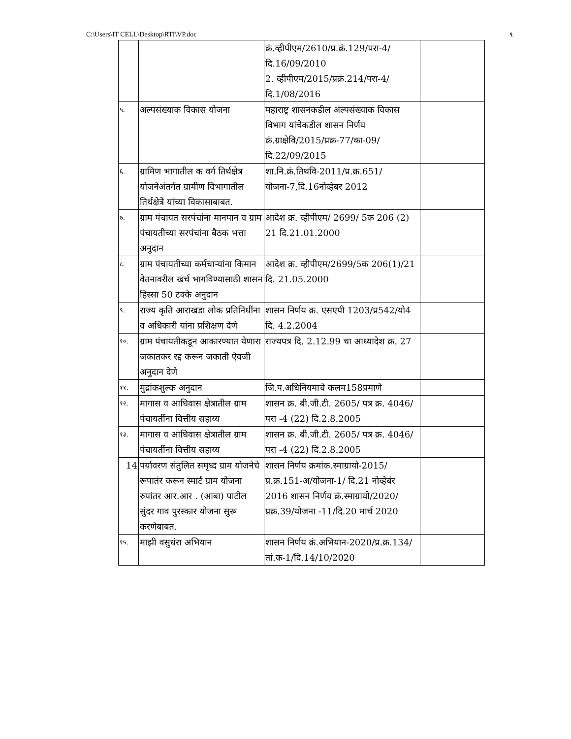C:\Users\IT CELL\Desktop\RTI\VP.doc ९
| | | क्रं.व्हीपीएम/2610/प्र.क्रं.129/परा-4/दि.16/09/2010 2. व्हीपीएम/2015/प्रक्रं.214/परा-4/दि.1/08/2016 | |
| ५. | अल्पसंख्याक विकास योजना | महाराष्ट्र शासनकडील अंल्पसंख्याक विकास विभाग यांचेकडील शासन निर्णय क्रं.ग्राक्षेवि/2015/प्रक्र-77/का-09/ दि.22/09/2015 | |
| ६. | ग्रामिण भागातील क वर्ग तिर्थक्षेत्र योजनेअंतर्गत ग्रामीण विभागातील तिर्थक्षेत्रे यांच्या विकासाबाबत. | शा.नि.क्रं.तिथवि-2011/प्र.क्र.651/योजना-7,दि.16नोव्हेबर 2012 | |
| ७. | ग्राम पंचायत सरपंचांना मानपान व ग्राम पंचायतीच्या सरपंचांना बैठक भत्ता अनुदान | आदेश क्र. व्हीपीएम/ 2699/ 5क 206 (2) 21 दि.21.01.2000 | |
| ८. | ग्राम पंचायतीच्या कर्मचाऱ्यांना किमान वेतनावरील खर्च भागविण्यासाठी शासन हिस्सा 50 टक्के अनुदान | आदेश क्र. व्हीपीएम/2699/5क 206(1)/21 दि. 21.05.2000 | |
| ९. | राज्य कृति आराखडा लोक प्रतिनिधींना व अधिकारी यांना प्रशिक्षण देणे | शासन निर्णय क्र. एसएपी 1203/प्र542/यो4 दि. 4.2.2004 | |
| १०. | ग्राम पंचायतीकडून आकारण्यात येणारा जकातकर रद्द करून जकाती ऐवजी अनुदान देणे | राज्यपत्र दि. 2.12.99 चा आध्यादेश क्र. 27 | |
| ११. | मुद्रांकशुल्क अनुदान | जि.प.अधिनियमाचे कलम158प्रमाणे | |
| १२. | मागास व आधिवास क्षेत्रातील ग्राम पंचायतींना वित्तीय सहाय्य | शासन क्र. बी.जी.टी. 2605/ पत्र क्र. 4046/ परा -4 (22) दि.2.8.2005 | |
| १३. | मागास व आधिवास क्षेत्रातील ग्राम पंचायतींना वित्तीय सहाय्य | शासन क्र. बी.जी.टी. 2605/ पत्र क्र. 4046/ परा -4 (22) दि.2.8.2005 | |
| 14 | पर्यावरण संतुलित समृध्द ग्राम योजनेचे रूपातंर करून स्मार्ट ग्राम योजना रुपांतर आर.आर . (आबा) पाटील सुंदर गाव पुरस्कार योजना सुरू करणेबाबत. | शासन निर्णय क्रमांक.स्माग्रायो-2015/प्र.क्र.151-अ/योजना-1/ दि.21 नोव्हेबंर 2016 शासन निर्णय क्रं.स्माग्रायो/2020/प्रक्र.39/योजना -11/दि.20 मार्च 2020 | |
| १५. | माझी वसुधंरा अभियान | शासन निर्णय क्रं.अभियान-2020/प्र.क्र.134/तां.क-1/दि.14/10/2020 | |